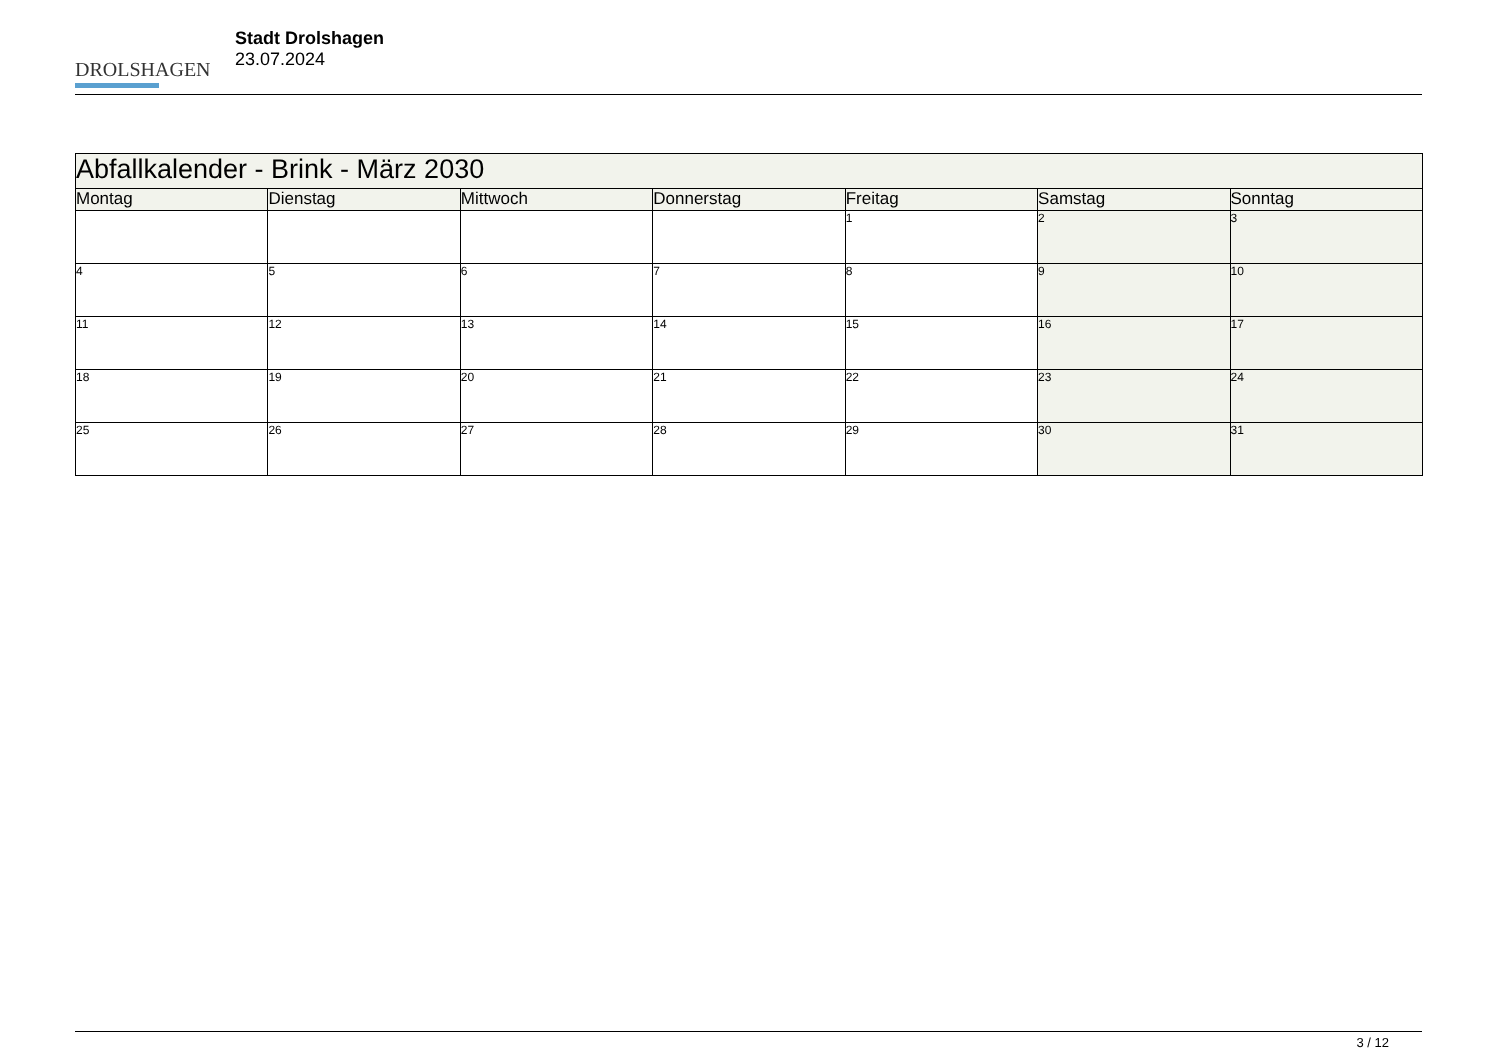DROLSHAGEN
Stadt Drolshagen
23.07.2024
| Abfallkalender - Brink - März 2030 | | | | | | |
| --- | --- | --- | --- | --- | --- | --- |
| Montag | Dienstag | Mittwoch | Donnerstag | Freitag | Samstag | Sonntag |
| | | | | 1 | 2 | 3 |
| 4 | 5 | 6 | 7 | 8 | 9 | 10 |
| 11 | 12 | 13 | 14 | 15 | 16 | 17 |
| 18 | 19 | 20 | 21 | 22 | 23 | 24 |
| 25 | 26 | 27 | 28 | 29 | 30 | 31 |
3 / 12